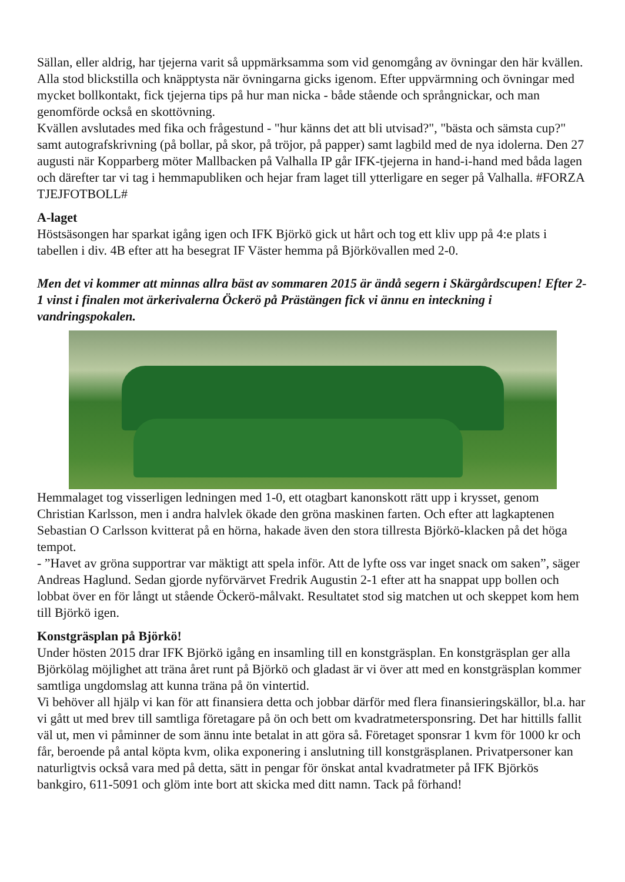Sällan, eller aldrig, har tjejerna varit så uppmärksamma som vid genomgång av övningar den här kvällen. Alla stod blickstilla och knäpptysta när övningarna gicks igenom. Efter uppvärmning och övningar med mycket bollkontakt, fick tjejerna tips på hur man nicka - både stående och språngnickar, och man genomförde också en skottövning.
Kvällen avslutades med fika och frågestund - "hur känns det att bli utvisad?", "bästa och sämsta cup?" samt autografskrivning (på bollar, på skor, på tröjor, på papper) samt lagbild med de nya idolerna. Den 27 augusti när Kopparberg möter Mallbacken på Valhalla IP går IFK-tjejerna in hand-i-hand med båda lagen och därefter tar vi tag i hemmapubliken och hejar fram laget till ytterligare en seger på Valhalla. #FORZA TJEJFOTBOLL#
A-laget
Höstsäsongen har sparkat igång igen och IFK Björkö gick ut hårt och tog ett kliv upp på 4:e plats i tabellen i div. 4B efter att ha besegrat IF Väster hemma på Björkövallen med 2-0.
Men det vi kommer att minnas allra bäst av sommaren 2015 är ändå segern i Skärgårdscupen! Efter 2-1 vinst i finalen mot ärkerivalerna Öckerö på Prästängen fick vi ännu en inteckning i vandringspokalen.
Hemmalaget tog visserligen ledningen med 1-0, ett otagbart kanonskott rätt upp i krysset, genom Christian Karlsson, men i andra halvlek ökade den gröna maskinen farten. Och efter att lagkaptenen Sebastian O Carlsson kvitterat på en hörna, hakade även den stora tillresta Björkö-klacken på det höga tempot.
- ”Havet av gröna supportrar var mäktigt att spela inför. Att de lyfte oss var inget snack om saken”, säger Andreas Haglund. Sedan gjorde nyförvärvet Fredrik Augustin 2-1 efter att ha snappat upp bollen och lobbat över en för långt ut stående Öckerö-målvakt. Resultatet stod sig matchen ut och skeppet kom hem till Björkö igen.
Konstgräsplan på Björkö!
Under hösten 2015 drar IFK Björkö igång en insamling till en konstgräsplan. En konstgräsplan ger alla Björkölag möjlighet att träna året runt på Björkö och gladast är vi över att med en konstgräsplan kommer samtliga ungdomslag att kunna träna på ön vintertid.
Vi behöver all hjälp vi kan för att finansiera detta och jobbar därför med flera finansieringskällor, bl.a. har vi gått ut med brev till samtliga företagare på ön och bett om kvadratmetersponsring. Det har hittills fallit väl ut, men vi påminner de som ännu inte betalat in att göra så. Företaget sponsrar 1 kvm för 1000 kr och får, beroende på antal köpta kvm, olika exponering i anslutning till konstgräsplanen. Privatpersoner kan naturligtvis också vara med på detta, sätt in pengar för önskat antal kvadratmeter på IFK Björkös bankgiro, 611-5091 och glöm inte bort att skicka med ditt namn. Tack på förhand!